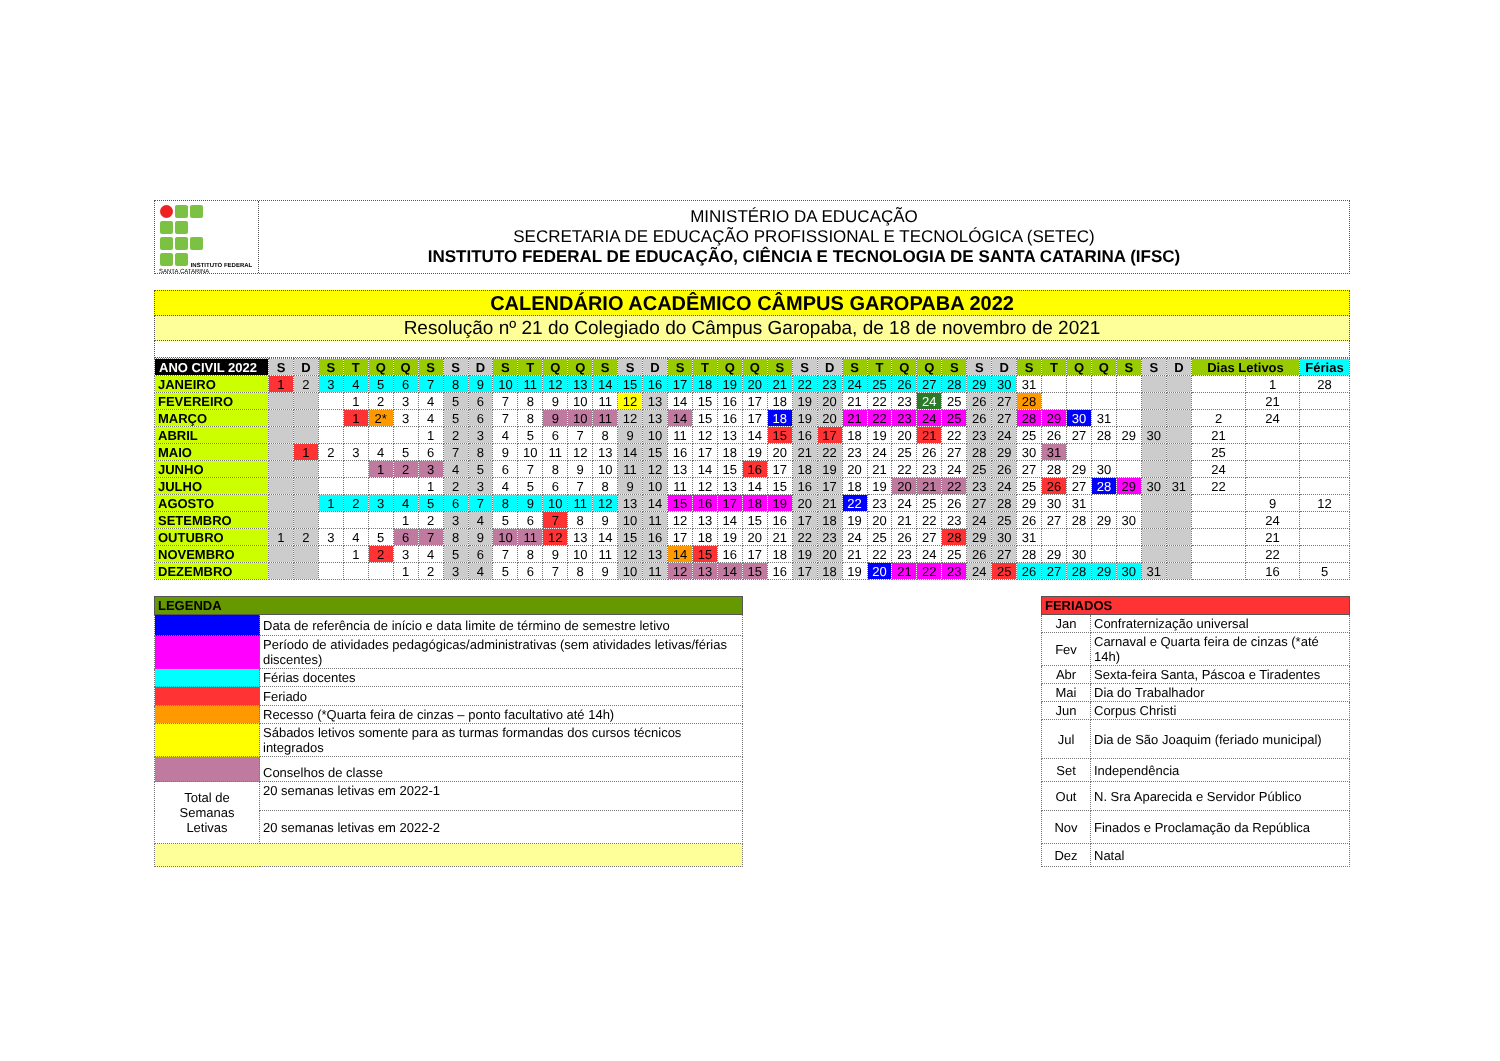INSTITUTO FEDERAL SANTA CATARINA
MINISTÉRIO DA EDUCAÇÃO
SECRETARIA DE EDUCAÇÃO PROFISSIONAL E TECNOLÓGICA (SETEC)
INSTITUTO FEDERAL DE EDUCAÇÃO, CIÊNCIA E TECNOLOGIA DE SANTA CATARINA (IFSC)
CALENDÁRIO ACADÊMICO CÂMPUS GAROPABA 2022
Resolução nº 21 do Colegiado do Câmpus Garopaba, de 18 de novembro de 2021
| ANO CIVIL 2022 | S | D | S | T | Q | Q | S | S | D | S | T | Q | Q | S | S | D | S | T | Q | Q | S | S | D | S | T | Q | Q | S | S | D | S | T | Q | Q | S | S | D | Dias Letivos | | Férias |
| --- | --- | --- | --- | --- | --- | --- | --- | --- | --- | --- | --- | --- | --- | --- | --- | --- | --- | --- | --- | --- | --- | --- | --- | --- | --- | --- | --- | --- | --- | --- | --- | --- | --- | --- | --- | --- | --- | --- | --- | --- |
| JANEIRO | 1 | 2 | 3 | 4 | 5 | 6 | 7 | 8 | 9 | 10 | 11 | 12 | 13 | 14 | 15 | 16 | 17 | 18 | 19 | 20 | 21 | 22 | 23 | 24 | 25 | 26 | 27 | 28 | 29 | 30 | 31 | | | | | | | | 1 | 28 |
| FEVEREIRO | | | | 1 | 2 | 3 | 4 | 5 | 6 | 7 | 8 | 9 | 10 | 11 | 12 | 13 | 14 | 15 | 16 | 17 | 18 | 19 | 20 | 21 | 22 | 23 | 24 | 25 | 26 | 27 | 28 | | | | | | | | 21 | |
| MARÇO | | | | 1 | 2* | 3 | 4 | 5 | 6 | 7 | 8 | 9 | 10 | 11 | 12 | 13 | 14 | 15 | 16 | 17 | 18 | 19 | 20 | 21 | 22 | 23 | 24 | 25 | 26 | 27 | 28 | 29 | 30 | 31 | | | | 2 | 24 | |
| ABRIL | | | | | | | 1 | 2 | 3 | 4 | 5 | 6 | 7 | 8 | 9 | 10 | 11 | 12 | 13 | 14 | 15 | 16 | 17 | 18 | 19 | 20 | 21 | 22 | 23 | 24 | 25 | 26 | 27 | 28 | 29 | 30 | | 21 | | |
| MAIO | | 1 | 2 | 3 | 4 | 5 | 6 | 7 | 8 | 9 | 10 | 11 | 12 | 13 | 14 | 15 | 16 | 17 | 18 | 19 | 20 | 21 | 22 | 23 | 24 | 25 | 26 | 27 | 28 | 29 | 30 | 31 | | | | | | 25 | | |
| JUNHO | | | | | 1 | 2 | 3 | 4 | 5 | 6 | 7 | 8 | 9 | 10 | 11 | 12 | 13 | 14 | 15 | 16 | 17 | 18 | 19 | 20 | 21 | 22 | 23 | 24 | 25 | 26 | 27 | 28 | 29 | 30 | | | | 24 | | |
| JULHO | | | | | | | 1 | 2 | 3 | 4 | 5 | 6 | 7 | 8 | 9 | 10 | 11 | 12 | 13 | 14 | 15 | 16 | 17 | 18 | 19 | 20 | 21 | 22 | 23 | 24 | 25 | 26 | 27 | 28 | 29 | 30 | 31 | 22 | | |
| AGOSTO | | | 1 | 2 | 3 | 4 | 5 | 6 | 7 | 8 | 9 | 10 | 11 | 12 | 13 | 14 | 15 | 16 | 17 | 18 | 19 | 20 | 21 | 22 | 23 | 24 | 25 | 26 | 27 | 28 | 29 | 30 | 31 | | | | | | 9 | 12 |
| SETEMBRO | | | | | | 1 | 2 | 3 | 4 | 5 | 6 | 7 | 8 | 9 | 10 | 11 | 12 | 13 | 14 | 15 | 16 | 17 | 18 | 19 | 20 | 21 | 22 | 23 | 24 | 25 | 26 | 27 | 28 | 29 | 30 | | | | 24 | |
| OUTUBRO | 1 | 2 | 3 | 4 | 5 | 6 | 7 | 8 | 9 | 10 | 11 | 12 | 13 | 14 | 15 | 16 | 17 | 18 | 19 | 20 | 21 | 22 | 23 | 24 | 25 | 26 | 27 | 28 | 29 | 30 | 31 | | | | | | | | 21 | |
| NOVEMBRO | | | | 1 | 2 | 3 | 4 | 5 | 6 | 7 | 8 | 9 | 10 | 11 | 12 | 13 | 14 | 15 | 16 | 17 | 18 | 19 | 20 | 21 | 22 | 23 | 24 | 25 | 26 | 27 | 28 | 29 | 30 | | | | | | 22 | |
| DEZEMBRO | | | | | | 1 | 2 | 3 | 4 | 5 | 6 | 7 | 8 | 9 | 10 | 11 | 12 | 13 | 14 | 15 | 16 | 17 | 18 | 19 | 20 | 21 | 22 | 23 | 24 | 25 | 26 | 27 | 28 | 29 | 30 | 31 | | | 16 | 5 |
| LEGENDA | |
| --- | --- |
| | Data de referência de início e data limite de término de semestre letivo |
| | Período de atividades pedagógicas/administrativas (sem atividades letivas/férias discentes) |
| | Férias docentes |
| | Feriado |
| | Recesso (*Quarta feira de cinzas – ponto facultativo até 14h) |
| | Sábados letivos somente para as turmas formandas dos cursos técnicos integrados |
| | Conselhos de classe |
| Total de Semanas Letivas | 20 semanas letivas em 2022-1 |
| | 20 semanas letivas em 2022-2 |
| FERIADOS | |
| --- | --- |
| Jan | Confraternização universal |
| Fev | Carnaval e Quarta feira de cinzas (*até 14h) |
| Abr | Sexta-feira Santa, Páscoa e Tiradentes |
| Mai | Dia do Trabalhador |
| Jun | Corpus Christi |
| Jul | Dia de São Joaquim (feriado municipal) |
| Set | Independência |
| Out | N. Sra Aparecida e Servidor Público |
| Nov | Finados e Proclamação da República |
| Dez | Natal |